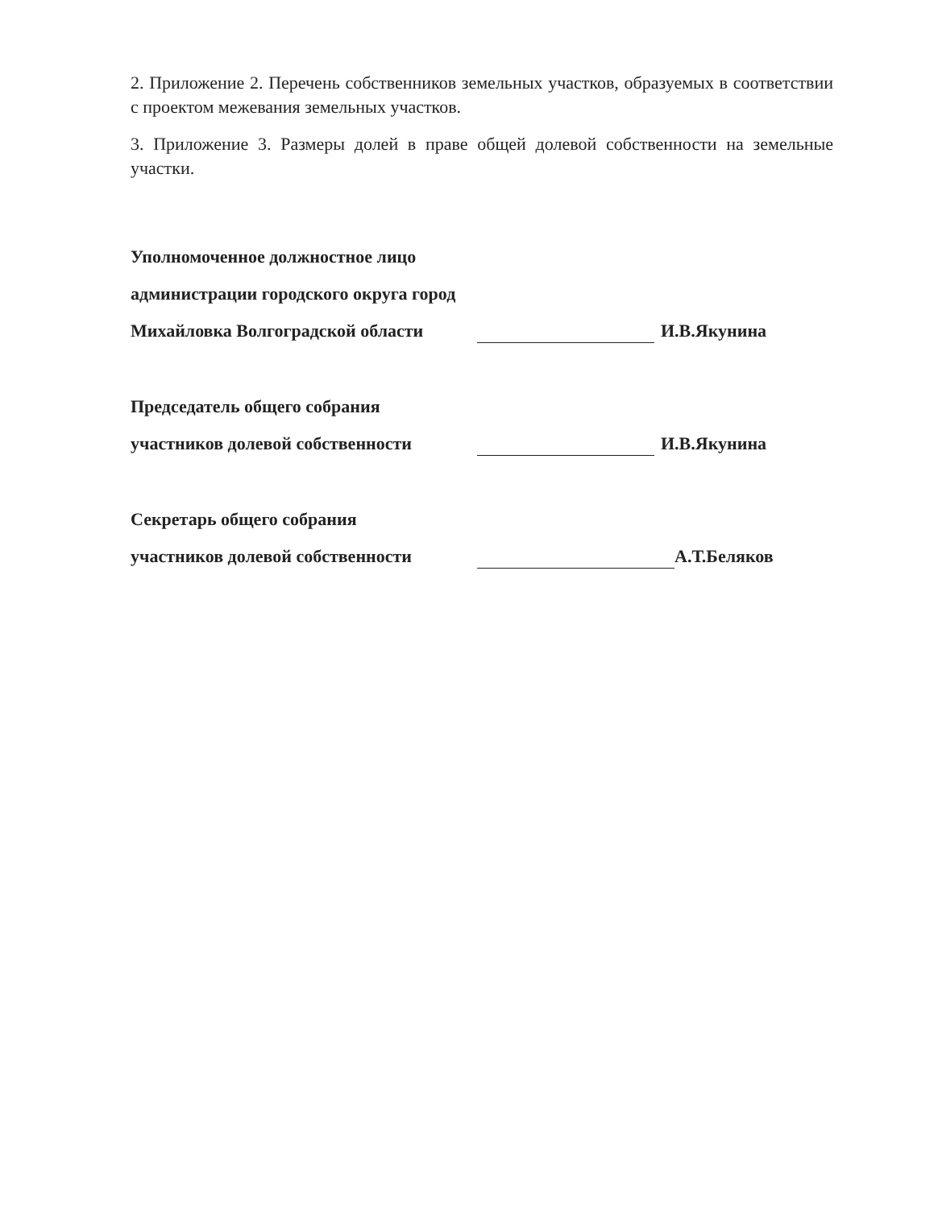2. Приложение 2. Перечень собственников земельных участков, образуемых в соответствии с проектом межевания земельных участков.
3. Приложение 3. Размеры долей в праве общей долевой собственности на земельные участки.
Уполномоченное должностное лицо
администрации городского округа город
Михайловка Волгоградской области И.В.Якунина
Председатель общего собрания
участников долевой собственности И.В.Якунина
Секретарь общего собрания
участников долевой собственности А.Т.Беляков